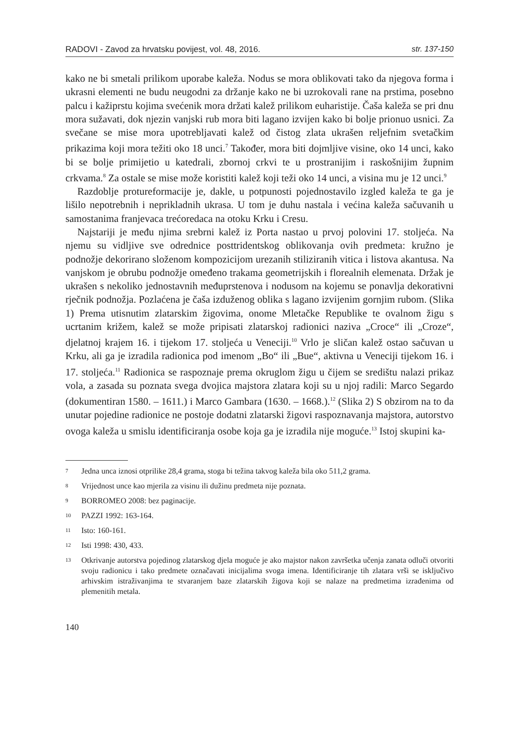RADOVI - Zavod za hrvatsku povijest, vol. 48, 2016. str. 137-150
kako ne bi smetali prilikom uporabe kaleža. Nodus se mora oblikovati tako da njegova forma i ukrasni elementi ne budu neugodni za držanje kako ne bi uzrokovali rane na prstima, posebno palcu i kažiprstu kojima svećenik mora držati kalež prilikom euharistije. Čaša kaleža se pri dnu mora sužavati, dok njezin vanjski rub mora biti lagano izvijen kako bi bolje prionuo usnici. Za svečane se mise mora upotrebljavati kalež od čistog zlata ukrašen reljefnim svetačkim prikazima koji mora težiti oko 18 unci.<sup>7</sup> Također, mora biti dojmljive visine, oko 14 unci, kako bi se bolje primijetio u katedrali, zbornoj crkvi te u prostranijim i raskošnijim župnim crkvama.<sup>8</sup> Za ostale se mise može koristiti kalež koji teži oko 14 unci, a visina mu je 12 unci.<sup>9</sup>
Razdoblje protureformacije je, dakle, u potpunosti pojednostavilo izgled kaleža te ga je lišilo nepotrebnih i neprikladnih ukrasa. U tom je duhu nastala i većina kaleža sačuvanih u samostanima franjevaca trećoredaca na otoku Krku i Cresu.
Najstariji je među njima srebrni kalež iz Porta nastao u prvoj polovini 17. stoljeća. Na njemu su vidljive sve odrednice posttridentskog oblikovanja ovih predmeta: kružno je podnožje dekorirano složenom kompozicijom urezanih stiliziranih vitica i listova akantusa. Na vanjskom je obrubu podnožje omeđeno trakama geometrijskih i florealnih elemenata. Držak je ukrašen s nekoliko jednostavnih međuprstenova i nodusom na kojemu se ponavlja dekorativni rječnik podnožja. Pozlaćena je čaša izduženog oblika s lagano izvijenim gornjim rubom. (Slika 1) Prema utisnutim zlatarskim žigovima, onome Mletačke Republike te ovalnom žigu s ucrtanim križem, kalež se može pripisati zlatarskoj radionici naziva „Croce“ ili „Croze“, djelatnoj krajem 16. i tijekom 17. stoljeća u Veneciji.<sup>10</sup> Vrlo je sličan kalež ostao sačuvan u Krku, ali ga je izradila radionica pod imenom „Bo“ ili „Bue“, aktivna u Veneciji tijekom 16. i 17. stoljeća.<sup>11</sup> Radionica se raspoznaje prema okruglom žigu u čijem se središtu nalazi prikaz vola, a zasada su poznata svega dvojica majstora zlatara koji su u njoj radili: Marco Segardo (dokumentiran 1580. – 1611.) i Marco Gambara (1630. – 1668.).<sup>12</sup> (Slika 2) S obzirom na to da unutar pojedine radionice ne postoje dodatni zlatarski žigovi raspoznavanja majstora, autorstvo ovoga kaleža u smislu identificiranja osobe koja ga je izradila nije moguće.<sup>13</sup> Istoj skupini ka-
7 Jedna unca iznosi otprilike 28,4 grama, stoga bi težina takvog kaleža bila oko 511,2 grama.
8 Vrijednost unce kao mjerila za visinu ili dužinu predmeta nije poznata.
9 BORROMEO 2008: bez paginacije.
10 PAZZI 1992: 163-164.
11 Isto: 160-161.
12 Isti 1998: 430, 433.
13 Otkrivanje autorstva pojedinog zlatarskog djela moguće je ako majstor nakon završetka učenja zanata odluči otvoriti svoju radionicu i tako predmete označavati inicijalima svoga imena. Identificiranje tih zlatara vrši se isključivo arhivskim istraživanjima te stvaranjem baze zlatarskih žigova koji se nalaze na predmetima izrađenima od plemenitih metala.
140